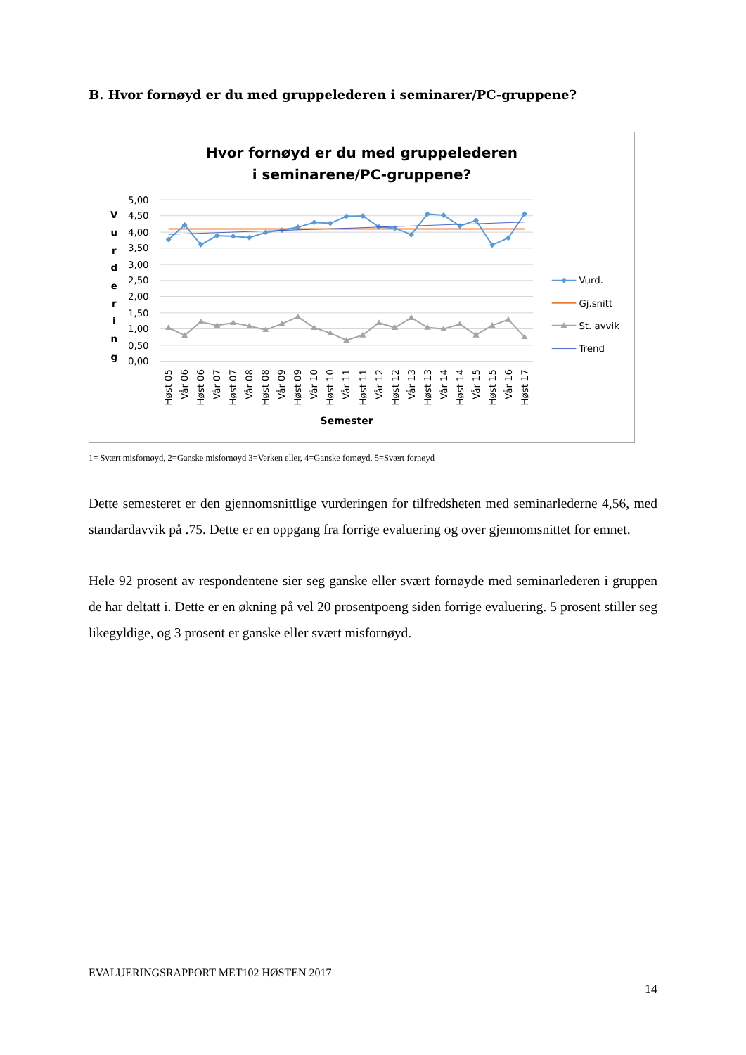B. Hvor fornøyd er du med gruppelederen i seminarer/PC-gruppene?
Hvor fornøyd er du med gruppelederen
i seminarene/PC-gruppene?
5,00
4,50
4,00
3,50
3,00
2,50
2,00
1,50
1,00
0,50
0,00
V u r d e r i n g
Høst 05
Vår 06
Høst 06
Vår 07
Høst 07
Vår 08
Høst 08
Vår 09
Høst 09
Vår 10
Høst 10
Vår 11
Høst 11
Vår 12
Høst 12
Vår 13
Høst 13
Vår 14
Høst 14
Vår 15
Høst 15
Vår 16
Høst 17
Semester
Vurd.
Gj.snitt
St. avvik
Trend
1= Svært misfornøyd, 2=Ganske misfornøyd 3=Verken eller, 4=Ganske fornøyd, 5=Svært fornøyd
Dette semesteret er den gjennomsnittlige vurderingen for tilfredsheten med seminarlederne 4,56, med standardavvik på .75. Dette er en oppgang fra forrige evaluering og over gjennomsnittet for emnet.
Hele 92 prosent av respondentene sier seg ganske eller svært fornøyde med seminarlederen i gruppen de har deltatt i. Dette er en økning på vel 20 prosentpoeng siden forrige evaluering. 5 prosent stiller seg likegyldige, og 3 prosent er ganske eller svært misfornøyd.
EVALUERINGSRAPPORT MET102 HØSTEN 2017
14